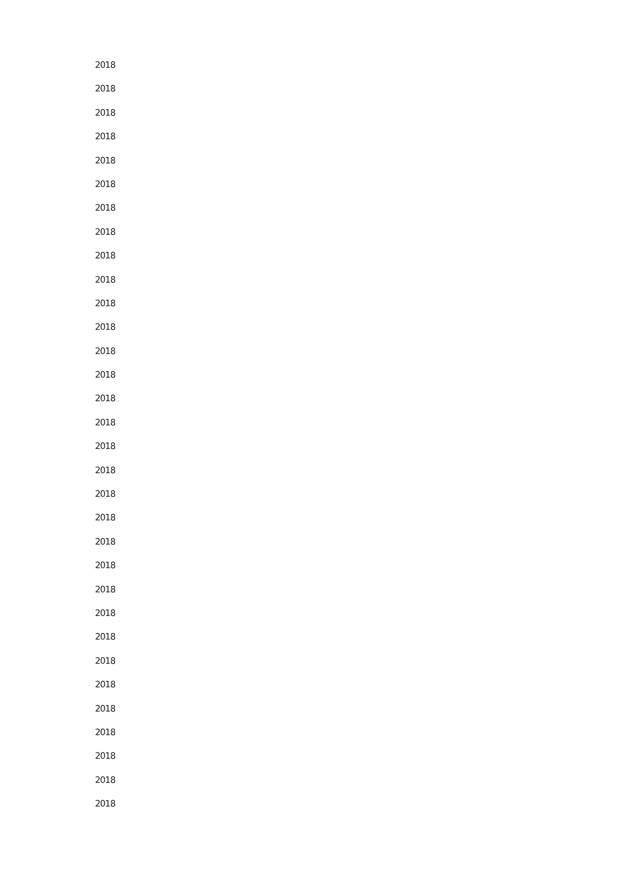2018
2018
2018
2018
2018
2018
2018
2018
2018
2018
2018
2018
2018
2018
2018
2018
2018
2018
2018
2018
2018
2018
2018
2018
2018
2018
2018
2018
2018
2018
2018
2018